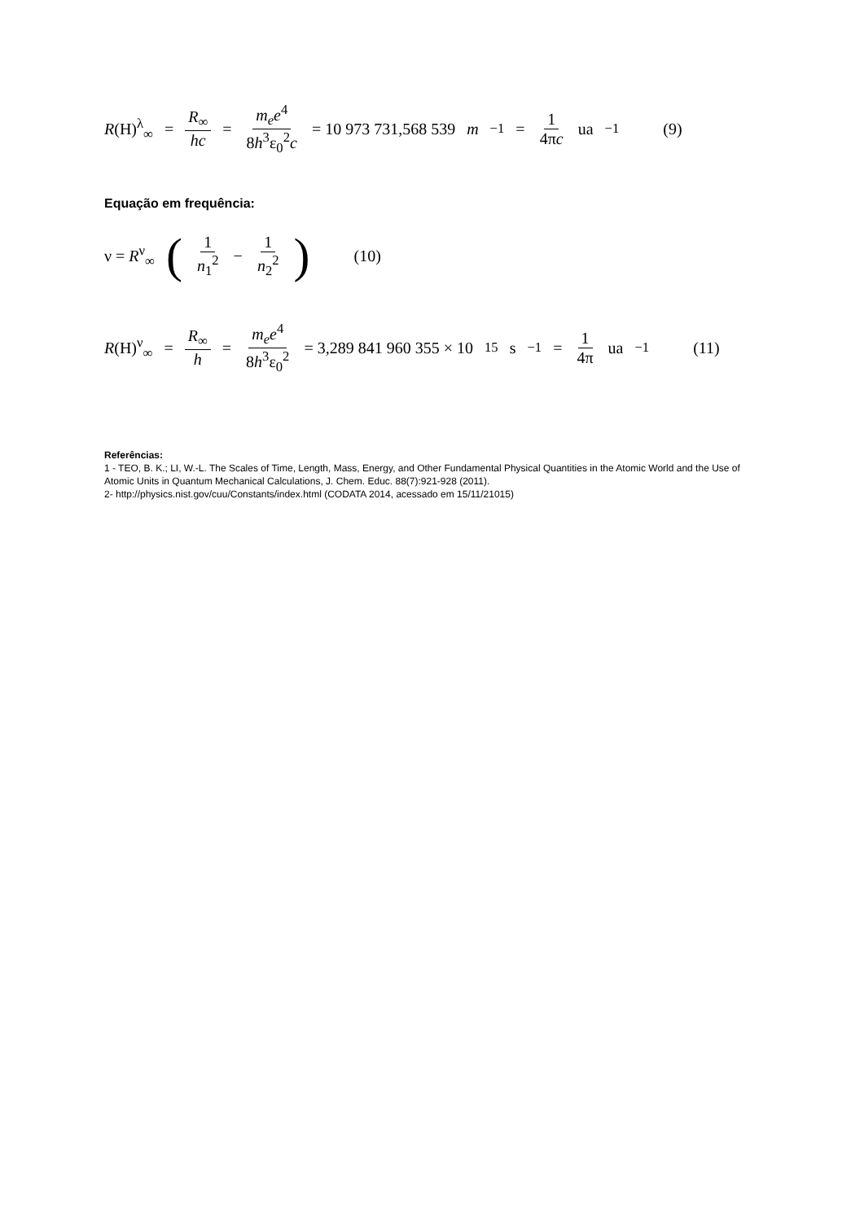R(H)<sup>λ</sup><sub>∞</sub> = R<sub>∞</sub> hc = m<sub>e</sub>e<sup>4</sup> 8h<sup>3</sup>ε<sub>0</sub><sup>2</sup>c = 10 973 731,568 539 m<sup>−1</sup> = 1 4πc ua<sup>−1</sup> (9)
Equação em frequência:
ν = R<sup>ν</sup><sub>∞</sub> (1 n<sub>1</sub><sup>2</sup> − 1 n<sub>2</sub><sup>2</sup>) (10)
R(H)<sup>ν</sup><sub>∞</sub> = R<sub>∞</sub> h = m<sub>e</sub>e<sup>4</sup> 8h<sup>3</sup>ε<sub>0</sub><sup>2</sup> = 3,289 841 960 355 × 10<sup>15</sup> s<sup>−1</sup> = 1 4π ua<sup>−1</sup> (11)
Referências:
1 - TEO, B. K.; LI, W.-L. The Scales of Time, Length, Mass, Energy, and Other Fundamental Physical Quantities in the Atomic World and the Use of Atomic Units in Quantum Mechanical Calculations, J. Chem. Educ. 88(7):921-928 (2011).
2- http://physics.nist.gov/cuu/Constants/index.html (CODATA 2014, acessado em 15/11/21015)